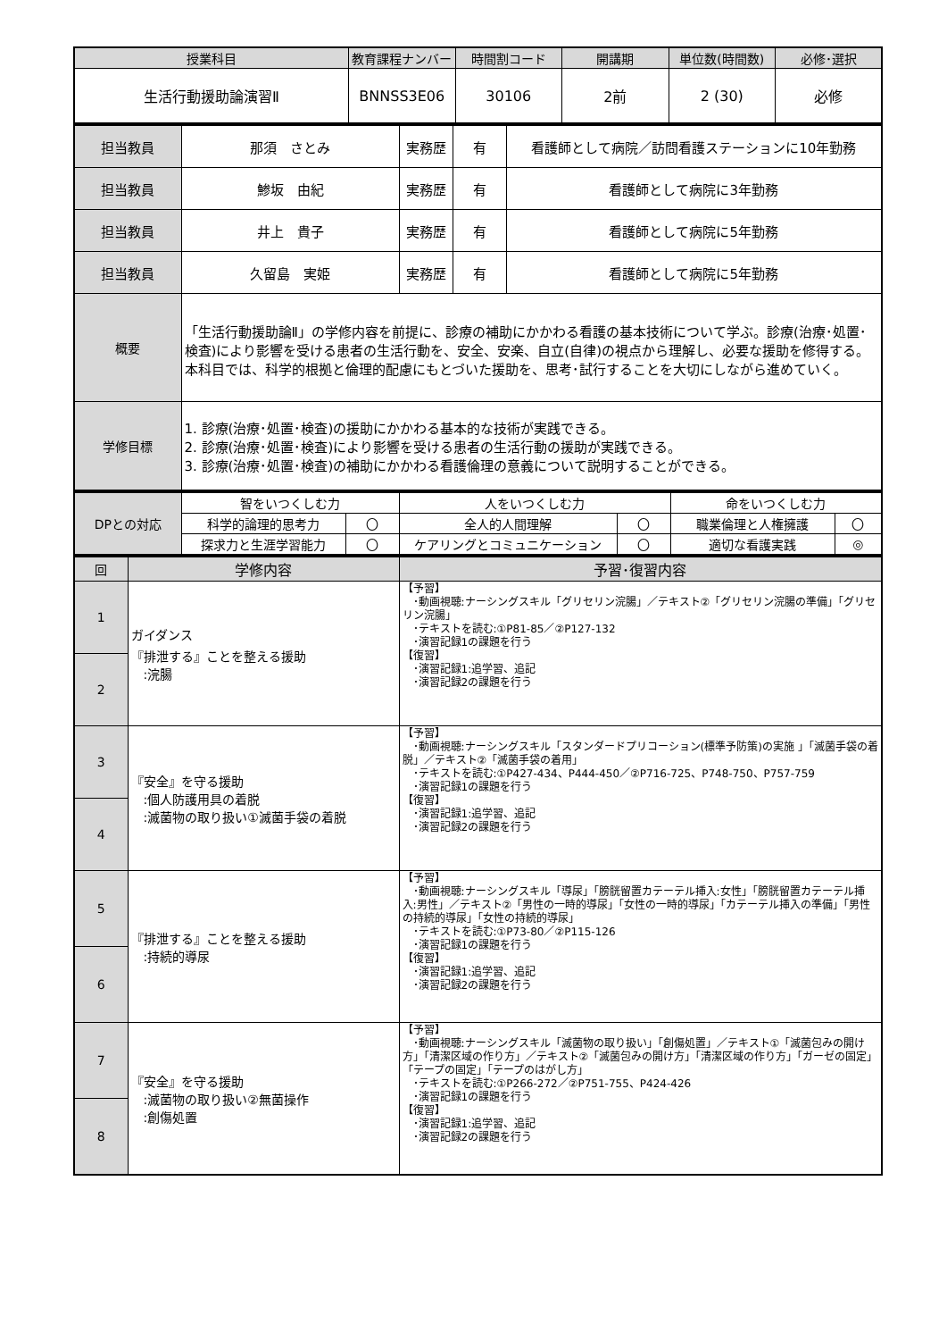| 授業科目 | 教育課程ナンバー | 時間割コード | 開講期 | 単位数(時間数) | 必修･選択 |
| --- | --- | --- | --- | --- | --- |
| 生活行動援助論演習Ⅱ | BNNSS3E06 | 30106 | 2前 | 2 (30) | 必修 |
| 担当教員 | 那須 さとみ | 実務歴 | 有 | 看護師として病院／訪問看護ステーションに10年勤務 |
| 担当教員 | 鯵坂 由紀 | 実務歴 | 有 | 看護師として病院に3年勤務 |
| 担当教員 | 井上 貴子 | 実務歴 | 有 | 看護師として病院に5年勤務 |
| 担当教員 | 久留島 実姫 | 実務歴 | 有 | 看護師として病院に5年勤務 |
| 概要 | 「生活行動援助論Ⅱ」の学修内容を前提に、診療の補助にかかわる看護の基本技術について学ぶ。診療(治療･処置･検査)により影響を受ける患者の生活行動を、安全、安楽、自立(自律)の視点から理解し、必要な援助を修得する。本科目では、科学的根拠と倫理的配慮にもとづいた援助を、思考･試行することを大切にしながら進めていく。 | | | |
| 学修目標 | 1. 診療(治療･処置･検査)の援助にかかわる基本的な技術が実践できる。 2. 診療(治療･処置･検査)により影響を受ける患者の生活行動の援助が実践できる。 3. 診療(治療･処置･検査)の補助にかかわる看護倫理の意義について説明することができる。 | | | |
| DPとの対応 | 智をいつくしむ力 | | 人をいつくしむ力 | | 命をいつくしむ力 | |
| | 科学的論理的思考力 | 〇 | 全人的人間理解 | 〇 | 職業倫理と人権擁護 | 〇 |
| | 探求力と生涯学習能力 | 〇 | ケアリングとコミュニケーション | 〇 | 適切な看護実践 | ◎ |
| 回 | 学修内容 | 予習･復習内容 |
| --- | --- | --- |
| 1 | ガイダンス 『排泄する』ことを整える援助 :浣腸 | 【予習】 ･動画視聴:ナーシングスキル「グリセリン浣腸」／テキスト②「グリセリン浣腸の準備」「グリセリン浣腸」 ･テキストを読む:①P81-85／②P127-132 ･演習記録1の課題を行う 【復習】 ･演習記録1:追学習、追記 ･演習記録2の課題を行う |
| 2 | | |
| 3 | 『安全』を守る援助 :個人防護用具の着脱 :滅菌物の取り扱い①滅菌手袋の着脱 | 【予習】 ･動画視聴:ナーシングスキル「スタンダードプリコーション(標準予防策)の実施 」「滅菌手袋の着脱」／テキスト②「滅菌手袋の着用」 ･テキストを読む:①P427-434、P444-450／②P716-725、P748-750、P757-759 ･演習記録1の課題を行う 【復習】 ･演習記録1:追学習、追記 ･演習記録2の課題を行う |
| 4 | | |
| 5 | 『排泄する』ことを整える援助 :持続的導尿 | 【予習】 ･動画視聴:ナーシングスキル「導尿」「膀胱留置カテーテル挿入:女性」「膀胱留置カテーテル挿入:男性」／テキスト②「男性の一時的導尿」「女性の一時的導尿」「カテーテル挿入の準備」「男性の持続的導尿」「女性の持続的導尿」 ･テキストを読む:①P73-80／②P115-126 ･演習記録1の課題を行う 【復習】 ･演習記録1:追学習、追記 ･演習記録2の課題を行う |
| 6 | | |
| 7 | 『安全』を守る援助 :滅菌物の取り扱い②無菌操作 :創傷処置 | 【予習】 ･動画視聴:ナーシングスキル「滅菌物の取り扱い」「創傷処置」／テキスト①「滅菌包みの開け方」「清潔区域の作り方」／テキスト②「滅菌包みの開け方」「清潔区域の作り方」「ガーゼの固定」「テープの固定」「テープのはがし方」 ･テキストを読む:①P266-272／②P751-755、P424-426 ･演習記録1の課題を行う 【復習】 ･演習記録1:追学習、追記 ･演習記録2の課題を行う |
| 8 | | |